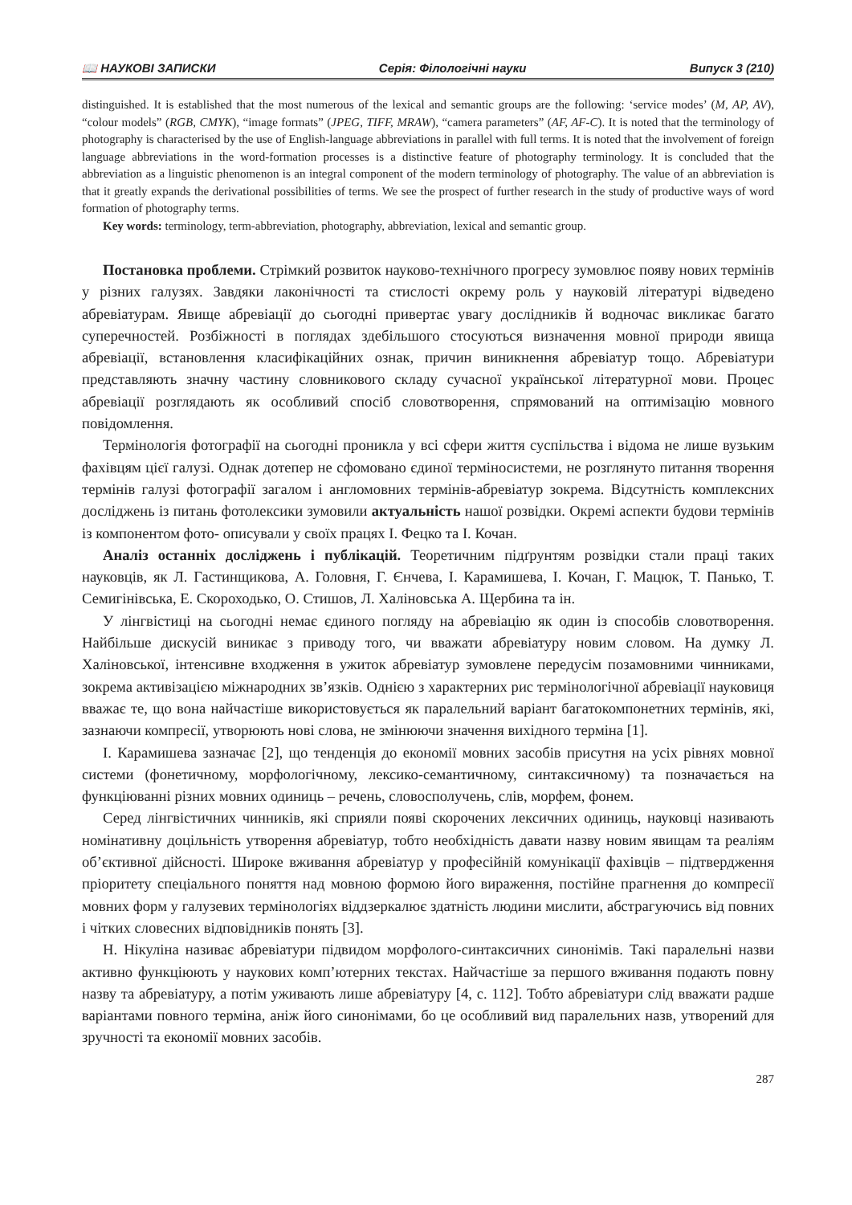📖 НАУКОВІ ЗАПИСКИ Серія: Філологічні науки Випуск 3 (210)
distinguished. It is established that the most numerous of the lexical and semantic groups are the following: ‘service modes’ (M, AP, AV), “colour models” (RGB, CMYK), “image formats” (JPEG, TIFF, MRAW), “camera parameters” (AF, AF-C). It is noted that the terminology of photography is characterised by the use of English-language abbreviations in parallel with full terms. It is noted that the involvement of foreign language abbreviations in the word-formation processes is a distinctive feature of photography terminology. It is concluded that the abbreviation as a linguistic phenomenon is an integral component of the modern terminology of photography. The value of an abbreviation is that it greatly expands the derivational possibilities of terms. We see the prospect of further research in the study of productive ways of word formation of photography terms.
Key words: terminology, term-abbreviation, photography, abbreviation, lexical and semantic group.
Постановка проблеми. Стрімкий розвиток науково-технічного прогресу зумовлює появу нових термінів у різних галузях. Завдяки лаконічності та стислості окрему роль у науковій літературі відведено абревіатурам. Явище абревіації до сьогодні привертає увагу дослідників й водночас викликає багато суперечностей. Розбіжності в поглядах здебільшого стосуються визначення мовної природи явища абревіації, встановлення класифікаційних ознак, причин виникнення абревіатур тощо. Абревіатури представляють значну частину словникового складу сучасної української літературної мови. Процес абревіації розглядають як особливий спосіб словотворення, спрямований на оптимізацію мовного повідомлення.
Термінологія фотографії на сьогодні проникла у всі сфери життя суспільства і відома не лише вузьким фахівцям цієї галузі. Однак дотепер не сфомовано єдиної терміносистеми, не розглянуто питання творення термінів галузі фотографії загалом і англомовних термінів-абревіатур зокрема. Відсутність комплексних досліджень із питань фотолексики зумовили актуальність нашої розвідки. Окремі аспекти будови термінів із компонентом фото- описували у своїх працях І. Фецко та І. Кочан.
Аналіз останніх досліджень і публікацій. Теоретичним підґрунтям розвідки стали праці таких науковців, як Л. Гастинщикова, А. Головня, Г. Єнчева, І. Карамишева, І. Кочан, Г. Мацюк, Т. Панько, Т. Семигінівська, Е. Скороходько, О. Стишов, Л. Халіновська А. Щербина та ін.
У лінгвістиці на сьогодні немає єдиного погляду на абревіацію як один із способів словотворення. Найбільше дискусій виникає з приводу того, чи вважати абревіатуру новим словом. На думку Л. Халіновської, інтенсивне входження в ужиток абревіатур зумовлене передусім позамовними чинниками, зокрема активізацією міжнародних зв’язків. Однією з характерних рис термінологічної абревіації науковиця вважає те, що вона найчастіше використовується як паралельний варіант багатокомпонетних термінів, які, зазнаючи компресії, утворюють нові слова, не змінюючи значення вихідного терміна [1].
І. Карамишева зазначає [2], що тенденція до економії мовних засобів присутня на усіх рівнях мовної системи (фонетичному, морфологічному, лексико-семантичному, синтаксичному) та позначається на функціюванні різних мовних одиниць – речень, словосполучень, слів, морфем, фонем.
Серед лінгвістичних чинників, які сприяли появі скорочених лексичних одиниць, науковці називають номінативну доцільність утворення абревіатур, тобто необхідність давати назву новим явищам та реаліям об’єктивної дійсності. Широке вживання абревіатур у професійній комунікації фахівців – підтвердження пріоритету спеціального поняття над мовною формою його вираження, постійне прагнення до компресії мовних форм у галузевих термінологіях віддзеркалює здатність людини мислити, абстрагуючись від повних і чітких словесних відповідників понять [3].
Н. Нікуліна називає абревіатури підвидом морфолого-синтаксичних синонімів. Такі паралельні назви активно функціюють у наукових комп’ютерних текстах. Найчастіше за першого вживання подають повну назву та абревіатуру, а потім уживають лише абревіатуру [4, с. 112]. Тобто абревіатури слід вважати радше варіантами повного терміна, аніж його синонімами, бо це особливий вид паралельних назв, утворений для зручності та економії мовних засобів.
287